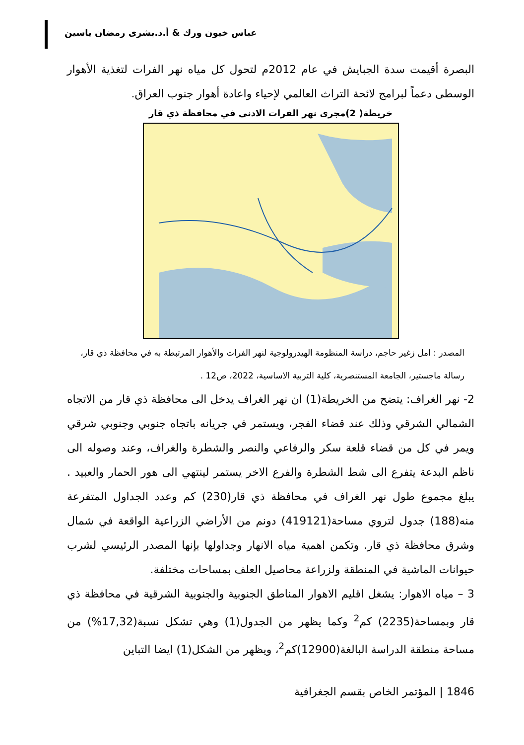عباس خيون ورك & أ.د.بشرى رمضان ياسين
البصرة أقيمت سدة الجبايش في عام 2012م لتحول كل مياه نهر الفرات لتغذية الأهوار الوسطى دعماً لبرامج لائحة التراث العالمي لإحياء واعادة أهوار جنوب العراق.
خريطة( 2)مجرى نهر الفرات الادنى في محافظة ذي قار
المصدر : امل زغير حاجم، دراسة المنظومة الهيدرولوجية لنهر الفرات والأهوار المرتبطة به في محافظة ذي قار، رسالة ماجستير، الجامعة المستنصرية، كلية التربية الاساسية، 2022، ص12 .
2- نهر الغراف: يتضح من الخريطة(1) ان نهر الغراف يدخل الى محافظة ذي قار من الاتجاه الشمالي الشرقي وذلك عند قضاء الفجر، ويستمر في جريانه باتجاه جنوبي وجنوبي شرقي ويمر في كل من قضاء قلعة سكر والرفاعي والنصر والشطرة والغراف، وعند وصوله الى ناظم البدعة يتفرع الى شط الشطرة والفرع الاخر يستمر لينتهي الى هور الحمار والعبيد . يبلغ مجموع طول نهر الغراف في محافظة ذي قار(230) كم وعدد الجداول المتفرعة منه(188) جدول لتروي مساحة(419121) دونم من الأراضي الزراعية الواقعة في شمال وشرق محافظة ذي قار. وتكمن اهمية مياه الانهار وجداولها بإنها المصدر الرئيسي لشرب حيوانات الماشية في المنطقة ولزراعة محاصيل العلف بمساحات مختلفة.
3 – مياه الاهوار: يشغل اقليم الاهوار المناطق الجنوبية والجنوبية الشرقية في محافظة ذي قار وبمساحة(2235) كم<sup>2</sup> وكما يظهر من الجدول(1) وهي تشكل نسبة(17,32%) من مساحة منطقة الدراسة البالغة(12900)كم<sup>2</sup>، ويظهر من الشكل(1) ايضا التباين
1846 | المؤتمر الخاص بقسم الجغرافية